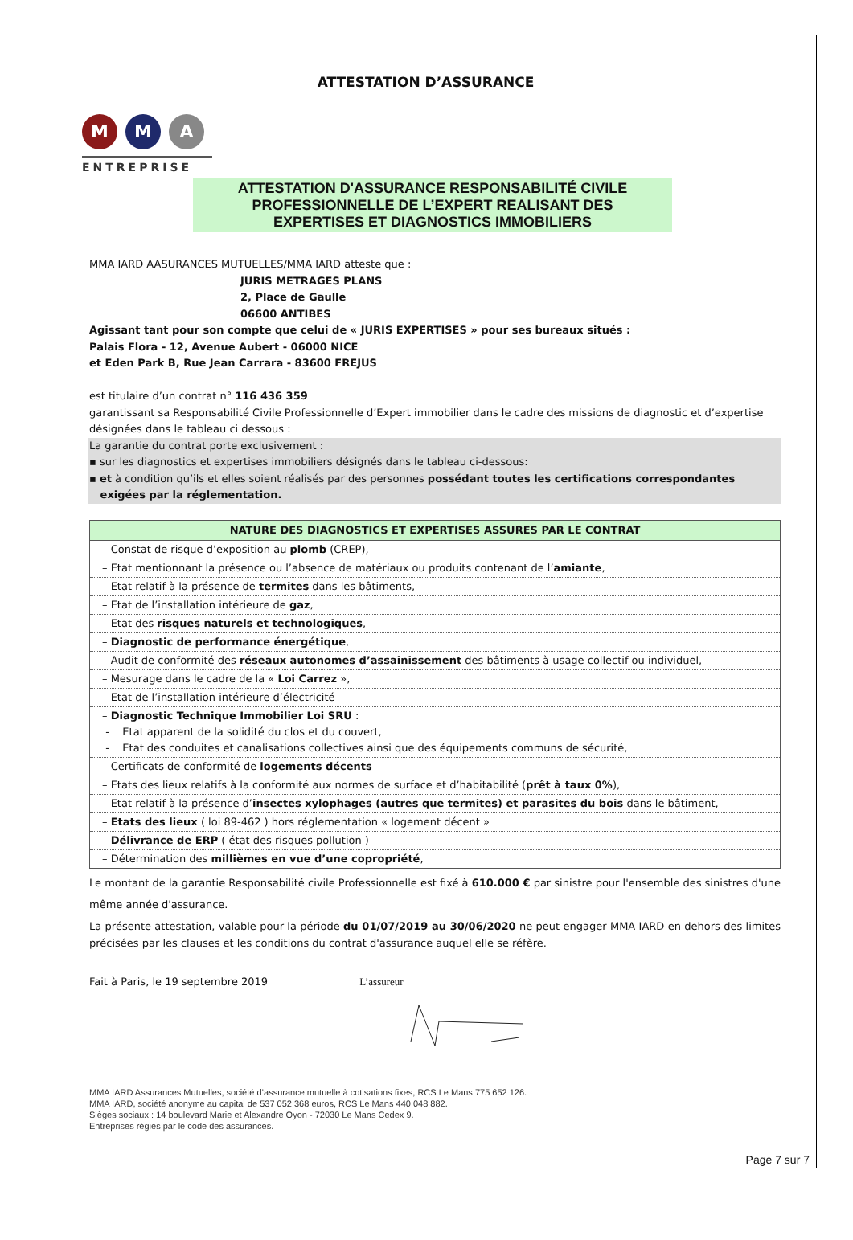ATTESTATION D’ASSURANCE
M M A
ENTREPRISE
ATTESTATION D'ASSURANCE RESPONSABILITÉ CIVILE
PROFESSIONNELLE DE L’EXPERT REALISANT DES
EXPERTISES ET DIAGNOSTICS IMMOBILIERS
MMA IARD AASURANCES MUTUELLES/MMA IARD atteste que :
JURIS METRAGES PLANS
2, Place de Gaulle
06600 ANTIBES
Agissant tant pour son compte que celui de « JURIS EXPERTISES » pour ses bureaux situés :
Palais Flora - 12, Avenue Aubert - 06000 NICE
et Eden Park B, Rue Jean Carrara - 83600 FREJUS
est titulaire d’un contrat n° 116 436 359
garantissant sa Responsabilité Civile Professionnelle d’Expert immobilier dans le cadre des missions de diagnostic et d’expertise désignées dans le tableau ci dessous :
La garantie du contrat porte exclusivement :
▪ sur les diagnostics et expertises immobiliers désignés dans le tableau ci-dessous:
▪ et à condition qu’ils et elles soient réalisés par des personnes possédant toutes les certifications correspondantes
exigées par la réglementation.
| NATURE DES DIAGNOSTICS ET EXPERTISES ASSURES PAR LE CONTRAT |
| --- |
| – Constat de risque d’exposition au plomb (CREP), |
| – Etat mentionnant la présence ou l’absence de matériaux ou produits contenant de l’ amiante , |
| – Etat relatif à la présence de termites dans les bâtiments, |
| – Etat de l’installation intérieure de gaz , |
| – Etat des risques naturels et technologiques , |
| – Diagnostic de performance énergétique , |
| – Audit de conformité des réseaux autonomes d’assainissement des bâtiments à usage collectif ou individuel, |
| – Mesurage dans le cadre de la « Loi Carrez », |
| – Etat de l’installation intérieure d’électricité |
| – Diagnostic Technique Immobilier Loi SRU : - Etat apparent de la solidité du clos et du couvert, - Etat des conduites et canalisations collectives ainsi que des équipements communs de sécurité, |
| – Certificats de conformité de logements décents |
| – Etats des lieux relatifs à la conformité aux normes de surface et d’habitabilité ( prêt à taux 0% ), |
| – Etat relatif à la présence d’ insectes xylophages (autres que termites) et parasites du bois dans le bâtiment, |
| – Etats des lieux ( loi 89-462 ) hors réglementation « logement décent » |
| – Délivrance de ERP ( état des risques pollution ) |
| – Détermination des millièmes en vue d’une copropriété , |
Le montant de la garantie Responsabilité civile Professionnelle est fixé à 610.000 € par sinistre pour l'ensemble des sinistres d'une même année d'assurance.
La présente attestation, valable pour la période du 01/07/2019 au 30/06/2020 ne peut engager MMA IARD en dehors des limites précisées par les clauses et les conditions du contrat d'assurance auquel elle se réfère.
Fait à Paris, le 19 septembre 2019 L’assureur
MMA IARD Assurances Mutuelles, société d’assurance mutuelle à cotisations fixes, RCS Le Mans 775 652 126.
MMA IARD, société anonyme au capital de 537 052 368 euros, RCS Le Mans 440 048 882.
Sièges sociaux : 14 boulevard Marie et Alexandre Oyon - 72030 Le Mans Cedex 9.
Entreprises régies par le code des assurances.
Page 7 sur 7